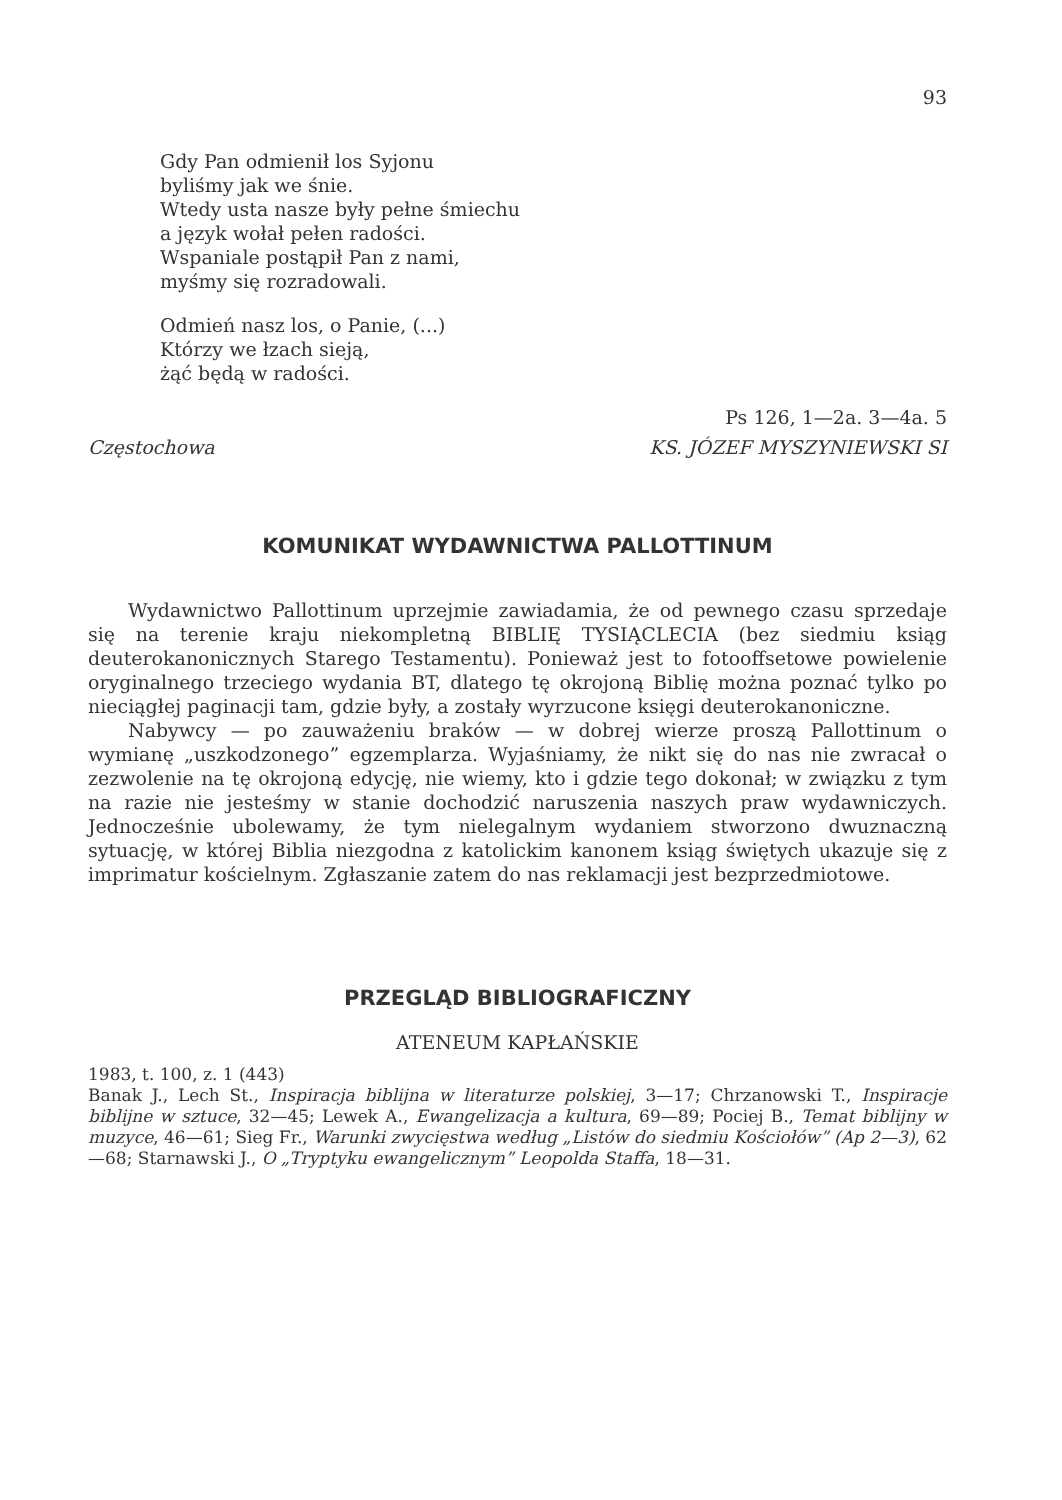93
Gdy Pan odmienił los Syjonu
byliśmy jak we śnie.
Wtedy usta nasze były pełne śmiechu
a język wołał pełen radości.
Wspaniale postąpił Pan z nami,
myśmy się rozradowali.
Odmień nasz los, o Panie, (...)
Którzy we łzach sieją,
żąć będą w radości.
Ps 126, 1—2a. 3—4a. 5
Częstochowa KS. JÓZEF MYSZYNIEWSKI SI
KOMUNIKAT WYDAWNICTWA PALLOTTINUM
Wydawnictwo Pallottinum uprzejmie zawiadamia, że od pewnego czasu sprzedaje się na terenie kraju niekompletną BIBLIĘ TYSIĄCLECIA (bez siedmiu ksiąg deuterokanonicznych Starego Testamentu). Ponieważ jest to fotooffsetowe powielenie oryginalnego trzeciego wydania BT, dlatego tę okrojoną Biblię można poznać tylko po nieciągłej paginacji tam, gdzie były, a zostały wyrzucone księgi deuterokanoniczne.
Nabywcy — po zauważeniu braków — w dobrej wierze proszą Pallottinum o wymianę „uszkodzonego” egzemplarza. Wyjaśniamy, że nikt się do nas nie zwracał o zezwolenie na tę okrojoną edycję, nie wiemy, kto i gdzie tego dokonał; w związku z tym na razie nie jesteśmy w stanie dochodzić naruszenia naszych praw wydawniczych. Jednocześnie ubolewamy, że tym nielegalnym wydaniem stworzono dwuznaczną sytuację, w której Biblia niezgodna z katolickim kanonem ksiąg świętych ukazuje się z imprimatur kościelnym. Zgłaszanie zatem do nas reklamacji jest bezprzedmiotowe.
PRZEGLĄD BIBLIOGRAFICZNY
ATENEUM KAPŁAŃSKIE
1983, t. 100, z. 1 (443)
Banak J., Lech St., Inspiracja biblijna w literaturze polskiej, 3—17; Chrzanowski T., Inspiracje biblijne w sztuce, 32—45; Lewek A., Ewangelizacja a kultura, 69—89; Pociej B., Temat biblijny w muzyce, 46—61; Sieg Fr., Warunki zwycięstwa według „Listów do siedmiu Kościołów” (Ap 2—3), 62—68; Starnawski J., O „Tryptyku ewangelicznym” Leopolda Staffa, 18—31.